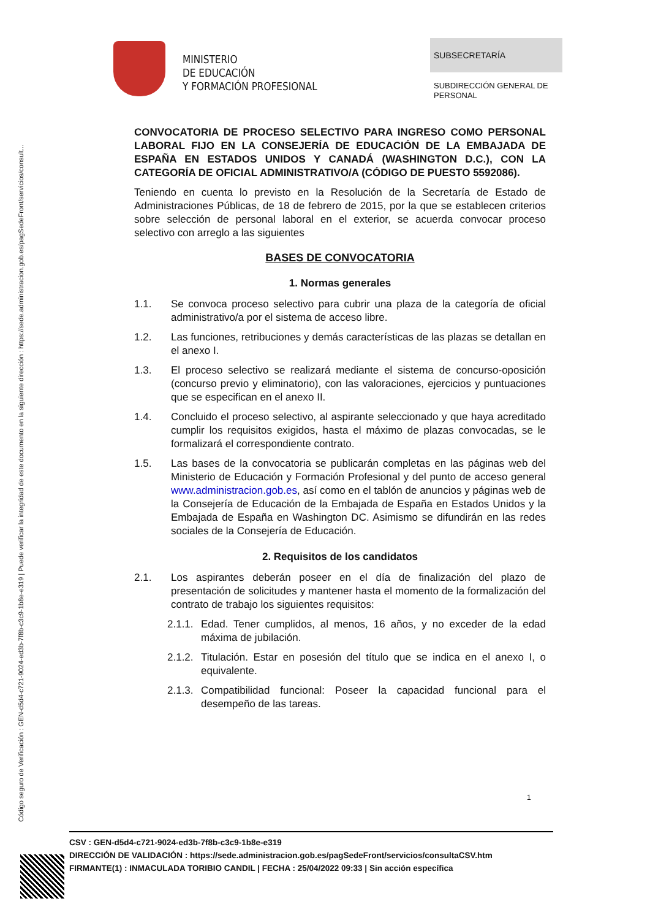Código seguro de Verificación : GEN-d5d4-c721-9024-ed3b-7f8b-c3c9-1b8e-e319 | Puede verificar la integridad de este documento en la siguiente dirección : https://sede.administracion.gob.es/pagSedeFront/servicios/consult...
MINISTERIO
DE EDUCACIÓN
Y FORMACIÓN PROFESIONAL
SUBSECRETARÍA
SUBDIRECCIÓN GENERAL DE
PERSONAL
CONVOCATORIA DE PROCESO SELECTIVO PARA INGRESO COMO PERSONAL LABORAL FIJO EN LA CONSEJERÍA DE EDUCACIÓN DE LA EMBAJADA DE ESPAÑA EN ESTADOS UNIDOS Y CANADÁ (WASHINGTON D.C.), CON LA CATEGORÍA DE OFICIAL ADMINISTRATIVO/A (CÓDIGO DE PUESTO 5592086).
Teniendo en cuenta lo previsto en la Resolución de la Secretaría de Estado de Administraciones Públicas, de 18 de febrero de 2015, por la que se establecen criterios sobre selección de personal laboral en el exterior, se acuerda convocar proceso selectivo con arreglo a las siguientes
BASES DE CONVOCATORIA
1. Normas generales
1.1. Se convoca proceso selectivo para cubrir una plaza de la categoría de oficial administrativo/a por el sistema de acceso libre.
1.2. Las funciones, retribuciones y demás características de las plazas se detallan en el anexo I.
1.3. El proceso selectivo se realizará mediante el sistema de concurso-oposición (concurso previo y eliminatorio), con las valoraciones, ejercicios y puntuaciones que se especifican en el anexo II.
1.4. Concluido el proceso selectivo, al aspirante seleccionado y que haya acreditado cumplir los requisitos exigidos, hasta el máximo de plazas convocadas, se le formalizará el correspondiente contrato.
1.5. Las bases de la convocatoria se publicarán completas en las páginas web del Ministerio de Educación y Formación Profesional y del punto de acceso general www.administracion.gob.es, así como en el tablón de anuncios y páginas web de la Consejería de Educación de la Embajada de España en Estados Unidos y la Embajada de España en Washington DC. Asimismo se difundirán en las redes sociales de la Consejería de Educación.
2. Requisitos de los candidatos
2.1. Los aspirantes deberán poseer en el día de finalización del plazo de presentación de solicitudes y mantener hasta el momento de la formalización del contrato de trabajo los siguientes requisitos:
2.1.1. Edad. Tener cumplidos, al menos, 16 años, y no exceder de la edad máxima de jubilación.
2.1.2. Titulación. Estar en posesión del título que se indica en el anexo I, o equivalente.
2.1.3. Compatibilidad funcional: Poseer la capacidad funcional para el desempeño de las tareas.
1
CSV : GEN-d5d4-c721-9024-ed3b-7f8b-c3c9-1b8e-e319
DIRECCIÓN DE VALIDACIÓN : https://sede.administracion.gob.es/pagSedeFront/servicios/consultaCSV.htm
FIRMANTE(1) : INMACULADA TORIBIO CANDIL | FECHA : 25/04/2022 09:33 | Sin acción específica